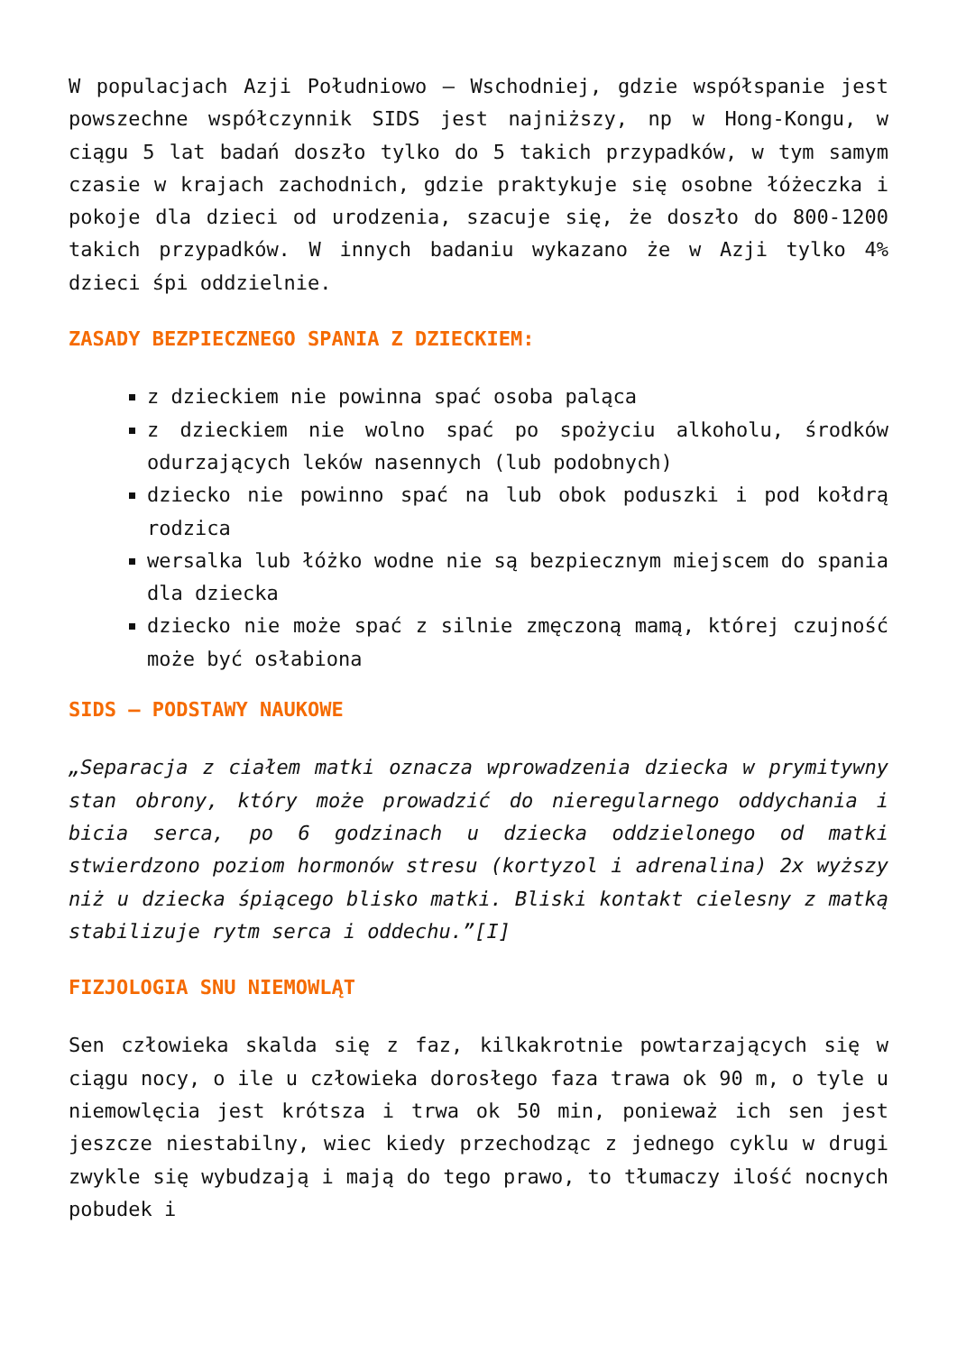W populacjach Azji Południowo – Wschodniej, gdzie współspanie jest powszechne współczynnik SIDS jest najniższy, np w Hong-Kongu, w ciągu 5 lat badań doszło tylko do 5 takich przypadków, w tym samym czasie w krajach zachodnich, gdzie praktykuje się osobne łóżeczka i pokoje dla dzieci od urodzenia, szacuje się, że doszło do 800-1200 takich przypadków. W innych badaniu wykazano że w Azji tylko 4% dzieci śpi oddzielnie.
ZASADY BEZPIECZNEGO SPANIA Z DZIECKIEM:
z dzieckiem nie powinna spać osoba paląca
z dzieckiem nie wolno spać po spożyciu alkoholu, środków odurzających leków nasennych (lub podobnych)
dziecko nie powinno spać na lub obok poduszki i pod kołdrą rodzica
wersalka lub łóżko wodne nie są bezpiecznym miejscem do spania dla dziecka
dziecko nie może spać z silnie zmęczoną mamą, której czujność może być osłabiona
SIDS – PODSTAWY NAUKOWE
„Separacja z ciałem matki oznacza wprowadzenia dziecka w prymitywny stan obrony, który może prowadzić do nieregularnego oddychania i bicia serca, po 6 godzinach u dziecka oddzielonego od matki stwierdzono poziom hormonów stresu (kortyzol i adrenalina) 2x wyższy niż u dziecka śpiącego blisko matki. Bliski kontakt cielesny z matką stabilizuje rytm serca i oddechu.”[I]
FIZJOLOGIA SNU NIEMOWLĄT
Sen człowieka skalda się z faz, kilkakrotnie powtarzających się w ciągu nocy, o ile u człowieka dorosłego faza trawa ok 90 m, o tyle u niemowlęcia jest krótsza i trwa ok 50 min, ponieważ ich sen jest jeszcze niestabilny, wiec kiedy przechodząc z jednego cyklu w drugi zwykle się wybudzają i mają do tego prawo, to tłumaczy ilość nocnych pobudek i